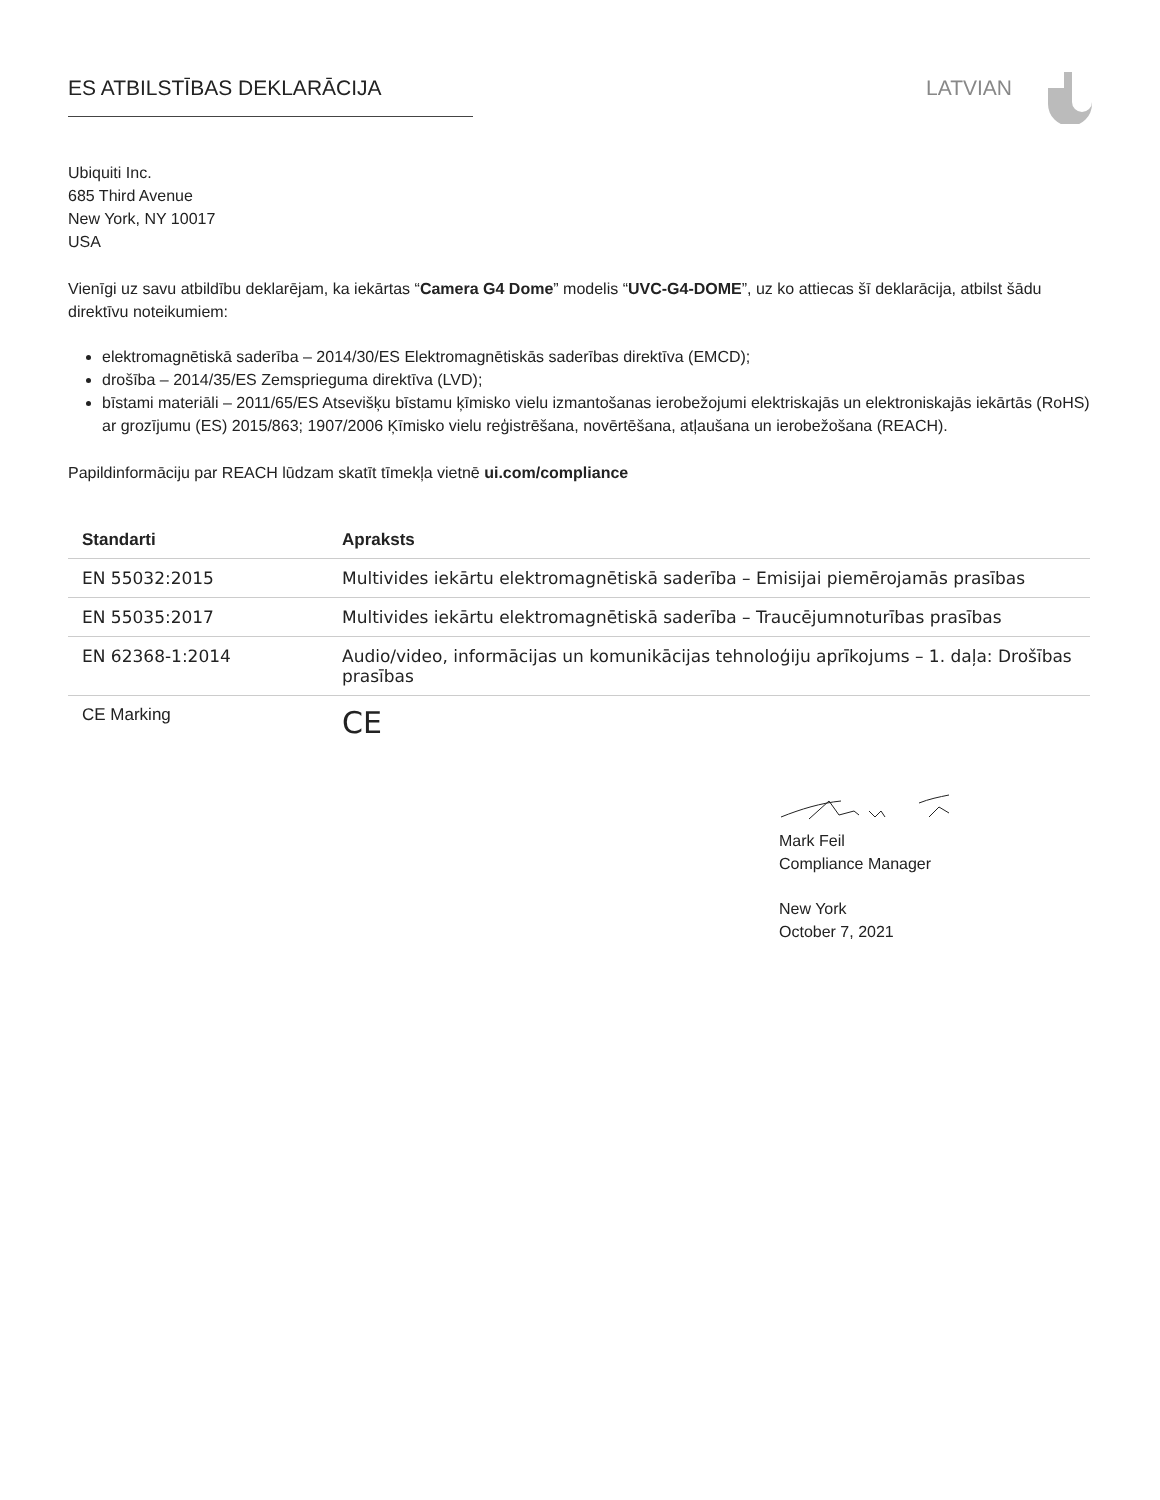ES ATBILSTĪBAS DEKLARĀCIJA LATVIAN
Ubiquiti Inc.
685 Third Avenue
New York, NY 10017
USA
Vienīgi uz savu atbildību deklarējam, ka iekārtas “Camera G4 Dome” modelis “UVC-G4-DOME”, uz ko attiecas šī deklarācija, atbilst šādu direktīvu noteikumiem:
elektromagnētiskā saderība – 2014/30/ES Elektromagnētiskās saderības direktīva (EMCD);
drošība – 2014/35/ES Zemsprieguma direktīva (LVD);
bīstami materiāli – 2011/65/ES Atsevišķu bīstamu ķīmisko vielu izmantošanas ierobežojumi elektriskajās un elektroniskajās iekārtās (RoHS) ar grozījumu (ES) 2015/863; 1907/2006 Ķīmisko vielu reģistrēšana, novērtēšana, atļaušana un ierobežošana (REACH).
Papildinformāciju par REACH lūdzam skatīt tīmekļa vietnē ui.com/compliance
| Standarti | Apraksts |
| --- | --- |
| EN 55032:2015 | Multivides iekārtu elektromagnētiskā saderība – Emisijai piemērojamās prasības |
| EN 55035:2017 | Multivides iekārtu elektromagnētiskā saderība – Traucējumnoturības prasības |
| EN 62368-1:2014 | Audio/video, informācijas un komunikācijas tehnoloģiju aprīkojums – 1. daļa: Drošības prasības |
| CE Marking | CE |
Mark Feil
Compliance Manager
New York
October 7, 2021